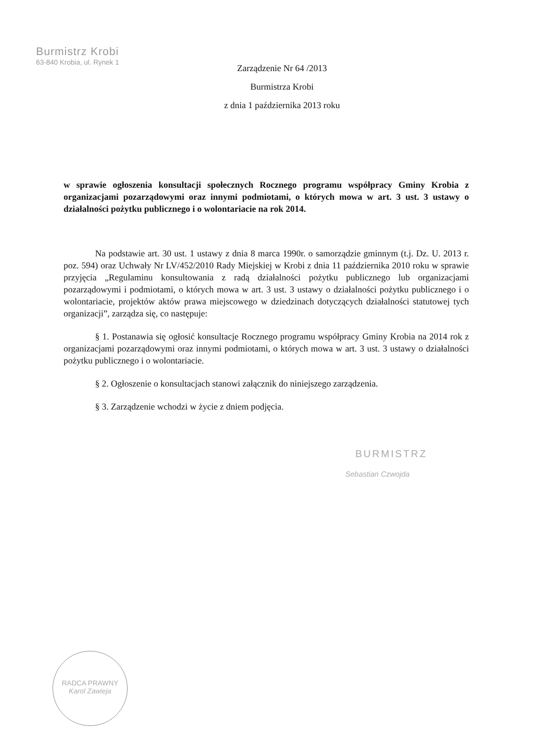Burmistrz Krobi
63-840 Krobia, ul. Rynek 1
Zarządzenie Nr 64 /2013
Burmistrza Krobi
z dnia 1 października 2013 roku
w sprawie ogłoszenia konsultacji społecznych Rocznego programu współpracy Gminy Krobia z organizacjami pozarządowymi oraz innymi podmiotami, o których mowa w art. 3 ust. 3 ustawy o działalności pożytku publicznego i o wolontariacie na rok 2014.
Na podstawie art. 30 ust. 1 ustawy z dnia 8 marca 1990r. o samorządzie gminnym (t.j. Dz. U. 2013 r. poz. 594) oraz Uchwały Nr LV/452/2010 Rady Miejskiej w Krobi z dnia 11 października 2010 roku w sprawie przyjęcia „Regulaminu konsultowania z radą działalności pożytku publicznego lub organizacjami pozarządowymi i podmiotami, o których mowa w art. 3 ust. 3 ustawy o działalności pożytku publicznego i o wolontariacie, projektów aktów prawa miejscowego w dziedzinach dotyczących działalności statutowej tych organizacji”, zarządza się, co następuje:
§ 1. Postanawia się ogłosić konsultacje Rocznego programu współpracy Gminy Krobia na 2014 rok z organizacjami pozarządowymi oraz innymi podmiotami, o których mowa w art. 3 ust. 3 ustawy o działalności pożytku publicznego i o wolontariacie.
§ 2. Ogłoszenie o konsultacjach stanowi załącznik do niniejszego zarządzenia.
§ 3. Zarządzenie wchodzi w życie z dniem podjęcia.
BURMISTRZ
Sebastian Czwojda
RADCA PRAWNY
Karol Zawieja